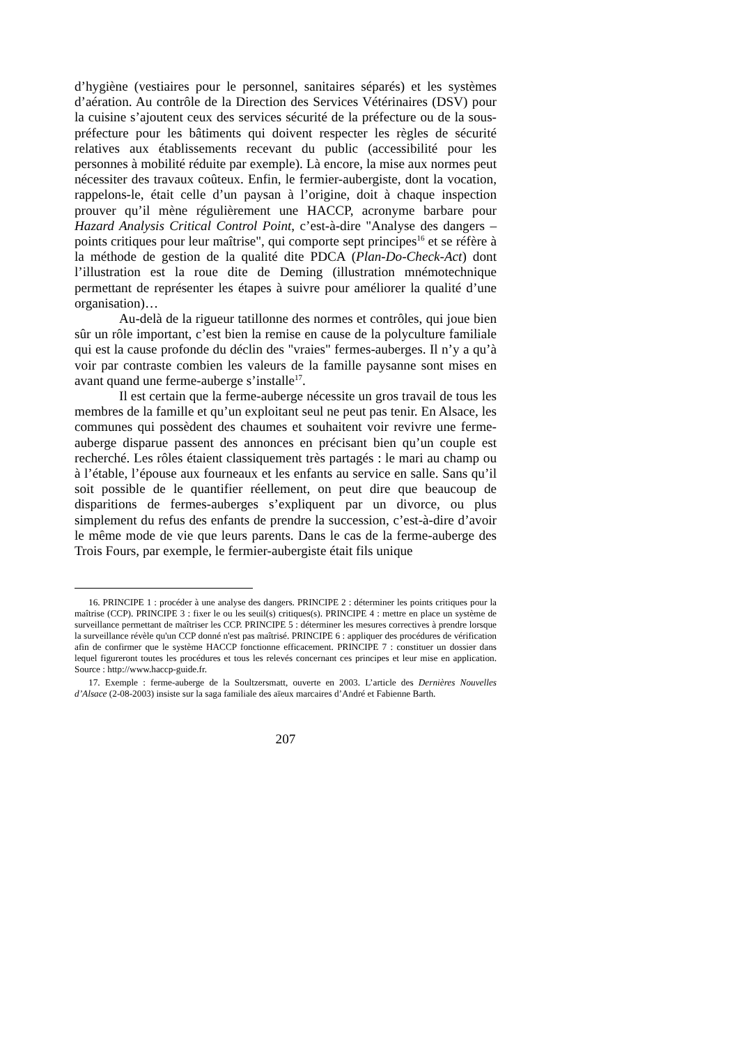d’hygiène (vestiaires pour le personnel, sanitaires séparés) et les systèmes d’aération. Au contrôle de la Direction des Services Vétérinaires (DSV) pour la cuisine s’ajoutent ceux des services sécurité de la préfecture ou de la sous-préfecture pour les bâtiments qui doivent respecter les règles de sécurité relatives aux établissements recevant du public (accessibilité pour les personnes à mobilité réduite par exemple). Là encore, la mise aux normes peut nécessiter des travaux coûteux. Enfin, le fermier-aubergiste, dont la vocation, rappelons-le, était celle d’un paysan à l’origine, doit à chaque inspection prouver qu’il mène régulièrement une HACCP, acronyme barbare pour Hazard Analysis Critical Control Point, c’est-à-dire "Analyse des dangers – points critiques pour leur maîtrise", qui comporte sept principes<sup>16</sup> et se réfère à la méthode de gestion de la qualité dite PDCA (Plan-Do-Check-Act) dont l’illustration est la roue dite de Deming (illustration mnémotechnique permettant de représenter les étapes à suivre pour améliorer la qualité d’une organisation)…
Au-delà de la rigueur tatillonne des normes et contrôles, qui joue bien sûr un rôle important, c’est bien la remise en cause de la polyculture familiale qui est la cause profonde du déclin des "vraies" fermes-auberges. Il n’y a qu’à voir par contraste combien les valeurs de la famille paysanne sont mises en avant quand une ferme-auberge s’installe<sup>17</sup>.
Il est certain que la ferme-auberge nécessite un gros travail de tous les membres de la famille et qu’un exploitant seul ne peut pas tenir. En Alsace, les communes qui possèdent des chaumes et souhaitent voir revivre une ferme-auberge disparue passent des annonces en précisant bien qu’un couple est recherché. Les rôles étaient classiquement très partagés : le mari au champ ou à l’étable, l’épouse aux fourneaux et les enfants au service en salle. Sans qu’il soit possible de le quantifier réellement, on peut dire que beaucoup de disparitions de fermes-auberges s’expliquent par un divorce, ou plus simplement du refus des enfants de prendre la succession, c’est-à-dire d’avoir le même mode de vie que leurs parents. Dans le cas de la ferme-auberge des Trois Fours, par exemple, le fermier-aubergiste était fils unique
16. PRINCIPE 1 : procéder à une analyse des dangers. PRINCIPE 2 : déterminer les points critiques pour la maîtrise (CCP). PRINCIPE 3 : fixer le ou les seuil(s) critiques(s). PRINCIPE 4 : mettre en place un système de surveillance permettant de maîtriser les CCP. PRINCIPE 5 : déterminer les mesures correctives à prendre lorsque la surveillance révèle qu'un CCP donné n'est pas maîtrisé. PRINCIPE 6 : appliquer des procédures de vérification afin de confirmer que le système HACCP fonctionne efficacement. PRINCIPE 7 : constituer un dossier dans lequel figureront toutes les procédures et tous les relevés concernant ces principes et leur mise en application. Source : http://www.haccp-guide.fr.
17. Exemple : ferme-auberge de la Soultzersmatt, ouverte en 2003. L’article des Dernières Nouvelles d’Alsace (2-08-2003) insiste sur la saga familiale des aïeux marcaires d’André et Fabienne Barth.
207